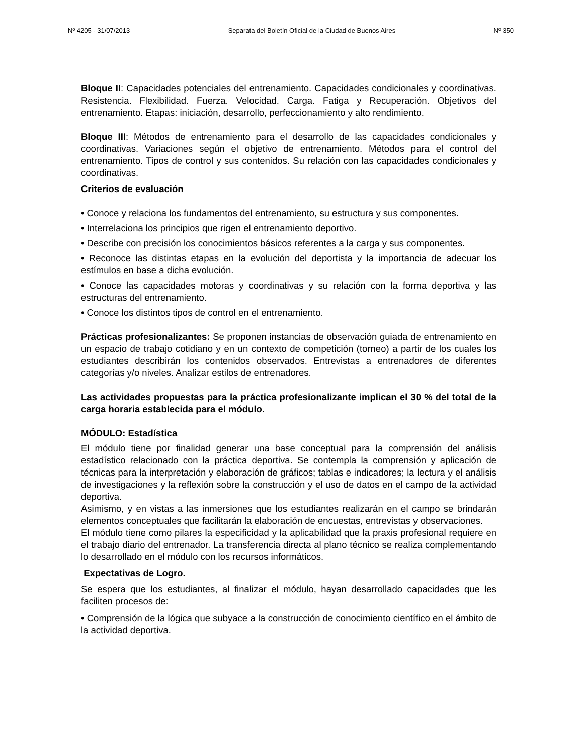Nº 4205 - 31/07/2013 Separata del Boletín Oficial de la Ciudad de Buenos Aires Nº 350
Bloque II: Capacidades potenciales del entrenamiento. Capacidades condicionales y coordinativas. Resistencia. Flexibilidad. Fuerza. Velocidad. Carga. Fatiga y Recuperación. Objetivos del entrenamiento. Etapas: iniciación, desarrollo, perfeccionamiento y alto rendimiento.
Bloque III: Métodos de entrenamiento para el desarrollo de las capacidades condicionales y coordinativas. Variaciones según el objetivo de entrenamiento. Métodos para el control del entrenamiento. Tipos de control y sus contenidos. Su relación con las capacidades condicionales y coordinativas.
Criterios de evaluación
• Conoce y relaciona los fundamentos del entrenamiento, su estructura y sus componentes.
• Interrelaciona los principios que rigen el entrenamiento deportivo.
• Describe con precisión los conocimientos básicos referentes a la carga y sus componentes.
• Reconoce las distintas etapas en la evolución del deportista y la importancia de adecuar los estímulos en base a dicha evolución.
• Conoce las capacidades motoras y coordinativas y su relación con la forma deportiva y las estructuras del entrenamiento.
• Conoce los distintos tipos de control en el entrenamiento.
Prácticas profesionalizantes: Se proponen instancias de observación guiada de entrenamiento en un espacio de trabajo cotidiano y en un contexto de competición (torneo) a partir de los cuales los estudiantes describirán los contenidos observados. Entrevistas a entrenadores de diferentes categorías y/o niveles. Analizar estilos de entrenadores.
Las actividades propuestas para la práctica profesionalizante implican el 30 % del total de la carga horaria establecida para el módulo.
MÓDULO: Estadística
El módulo tiene por finalidad generar una base conceptual para la comprensión del análisis estadístico relacionado con la práctica deportiva. Se contempla la comprensión y aplicación de técnicas para la interpretación y elaboración de gráficos; tablas e indicadores; la lectura y el análisis de investigaciones y la reflexión sobre la construcción y el uso de datos en el campo de la actividad deportiva.
Asimismo, y en vistas a las inmersiones que los estudiantes realizarán en el campo se brindarán elementos conceptuales que facilitarán la elaboración de encuestas, entrevistas y observaciones.
El módulo tiene como pilares la especificidad y la aplicabilidad que la praxis profesional requiere en el trabajo diario del entrenador. La transferencia directa al plano técnico se realiza complementando lo desarrollado en el módulo con los recursos informáticos.
Expectativas de Logro.
Se espera que los estudiantes, al finalizar el módulo, hayan desarrollado capacidades que les faciliten procesos de:
• Comprensión de la lógica que subyace a la construcción de conocimiento científico en el ámbito de la actividad deportiva.